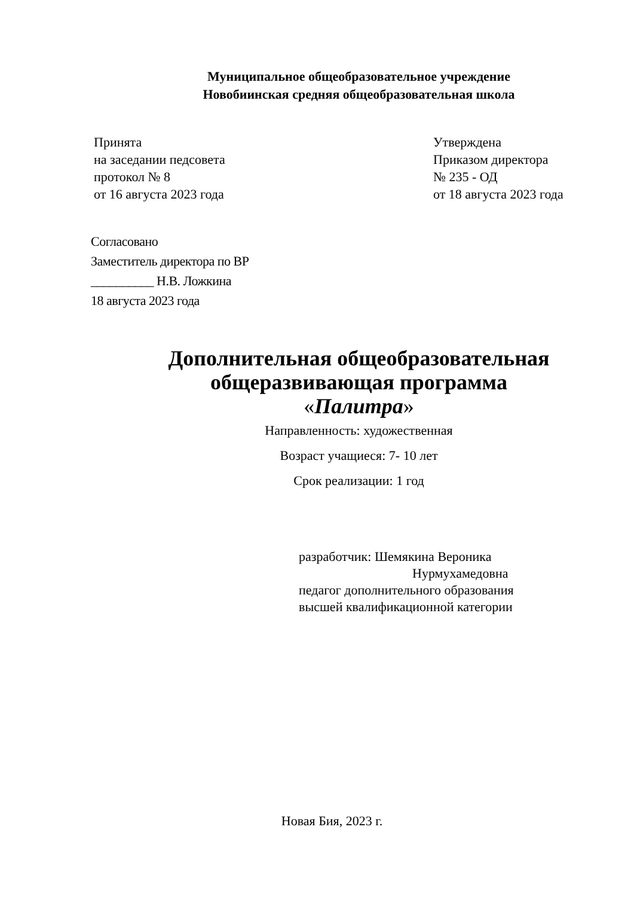Муниципальное общеобразовательное учреждение
Новобиинская средняя общеобразовательная школа
Принята
на заседании педсовета
протокол № 8
от 16 августа 2023 года
Утверждена
Приказом директора
№ 235 - ОД
от 18 августа 2023 года
Согласовано
Заместитель директора по ВР
__________ Н.В. Ложкина
18 августа 2023 года
Дополнительная общеобразовательная
общеразвивающая программа
«Палитра»
Направленность: художественная
Возраст учащиеся: 7- 10 лет
Срок реализации: 1 год
разработчик: Шемякина Вероника
Нурмухамедовна
педагог дополнительного образования
высшей квалификационной категории
Новая Бия, 2023 г.